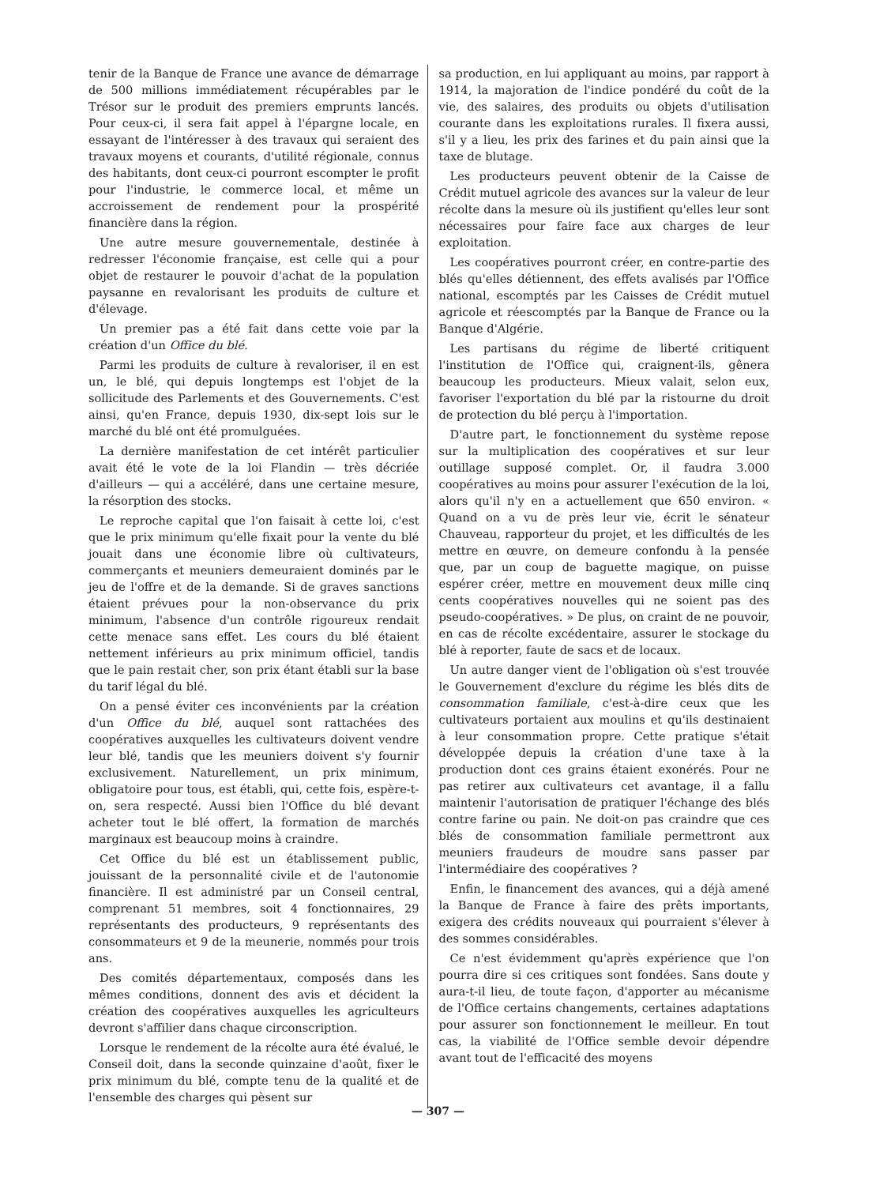tenir de la Banque de France une avance de démarrage de 500 millions immédiatement récupérables par le Trésor sur le produit des premiers emprunts lancés. Pour ceux-ci, il sera fait appel à l'épargne locale, en essayant de l'intéresser à des travaux qui seraient des travaux moyens et courants, d'utilité régionale, connus des habitants, dont ceux-ci pourront escompter le profit pour l'industrie, le commerce local, et même un accroissement de rendement pour la prospérité financière dans la région.
Une autre mesure gouvernementale, destinée à redresser l'économie française, est celle qui a pour objet de restaurer le pouvoir d'achat de la population paysanne en revalorisant les produits de culture et d'élevage.
Un premier pas a été fait dans cette voie par la création d'un Office du blé.
Parmi les produits de culture à revaloriser, il en est un, le blé, qui depuis longtemps est l'objet de la sollicitude des Parlements et des Gouvernements. C'est ainsi, qu'en France, depuis 1930, dix-sept lois sur le marché du blé ont été promulguées.
La dernière manifestation de cet intérêt particulier avait été le vote de la loi Flandin — très décriée d'ailleurs — qui a accéléré, dans une certaine mesure, la résorption des stocks.
Le reproche capital que l'on faisait à cette loi, c'est que le prix minimum qu'elle fixait pour la vente du blé jouait dans une économie libre où cultivateurs, commerçants et meuniers demeuraient dominés par le jeu de l'offre et de la demande. Si de graves sanctions étaient prévues pour la non-observance du prix minimum, l'absence d'un contrôle rigoureux rendait cette menace sans effet. Les cours du blé étaient nettement inférieurs au prix minimum officiel, tandis que le pain restait cher, son prix étant établi sur la base du tarif légal du blé.
On a pensé éviter ces inconvénients par la création d'un Office du blé, auquel sont rattachées des coopératives auxquelles les cultivateurs doivent vendre leur blé, tandis que les meuniers doivent s'y fournir exclusivement. Naturellement, un prix minimum, obligatoire pour tous, est établi, qui, cette fois, espère-t-on, sera respecté. Aussi bien l'Office du blé devant acheter tout le blé offert, la formation de marchés marginaux est beaucoup moins à craindre.
Cet Office du blé est un établissement public, jouissant de la personnalité civile et de l'autonomie financière. Il est administré par un Conseil central, comprenant 51 membres, soit 4 fonctionnaires, 29 représentants des producteurs, 9 représentants des consommateurs et 9 de la meunerie, nommés pour trois ans.
Des comités départementaux, composés dans les mêmes conditions, donnent des avis et décident la création des coopératives auxquelles les agriculteurs devront s'affilier dans chaque circonscription.
Lorsque le rendement de la récolte aura été évalué, le Conseil doit, dans la seconde quinzaine d'août, fixer le prix minimum du blé, compte tenu de la qualité et de l'ensemble des charges qui pèsent sur
sa production, en lui appliquant au moins, par rapport à 1914, la majoration de l'indice pondéré du coût de la vie, des salaires, des produits ou objets d'utilisation courante dans les exploitations rurales. Il fixera aussi, s'il y a lieu, les prix des farines et du pain ainsi que la taxe de blutage.
Les producteurs peuvent obtenir de la Caisse de Crédit mutuel agricole des avances sur la valeur de leur récolte dans la mesure où ils justifient qu'elles leur sont nécessaires pour faire face aux charges de leur exploitation.
Les coopératives pourront créer, en contre-partie des blés qu'elles détiennent, des effets avalisés par l'Office national, escomptés par les Caisses de Crédit mutuel agricole et réescomptés par la Banque de France ou la Banque d'Algérie.
Les partisans du régime de liberté critiquent l'institution de l'Office qui, craignent-ils, gênera beaucoup les producteurs. Mieux valait, selon eux, favoriser l'exportation du blé par la ristourne du droit de protection du blé perçu à l'importation.
D'autre part, le fonctionnement du système repose sur la multiplication des coopératives et sur leur outillage supposé complet. Or, il faudra 3.000 coopératives au moins pour assurer l'exécution de la loi, alors qu'il n'y en a actuellement que 650 environ. « Quand on a vu de près leur vie, écrit le sénateur Chauveau, rapporteur du projet, et les difficultés de les mettre en œuvre, on demeure confondu à la pensée que, par un coup de baguette magique, on puisse espérer créer, mettre en mouvement deux mille cinq cents coopératives nouvelles qui ne soient pas des pseudo-coopératives. » De plus, on craint de ne pouvoir, en cas de récolte excédentaire, assurer le stockage du blé à reporter, faute de sacs et de locaux.
Un autre danger vient de l'obligation où s'est trouvée le Gouvernement d'exclure du régime les blés dits de consommation familiale, c'est-à-dire ceux que les cultivateurs portaient aux moulins et qu'ils destinaient à leur consommation propre. Cette pratique s'était développée depuis la création d'une taxe à la production dont ces grains étaient exonérés. Pour ne pas retirer aux cultivateurs cet avantage, il a fallu maintenir l'autorisation de pratiquer l'échange des blés contre farine ou pain. Ne doit-on pas craindre que ces blés de consommation familiale permettront aux meuniers fraudeurs de moudre sans passer par l'intermédiaire des coopératives ?
Enfin, le financement des avances, qui a déjà amené la Banque de France à faire des prêts importants, exigera des crédits nouveaux qui pourraient s'élever à des sommes considérables.
Ce n'est évidemment qu'après expérience que l'on pourra dire si ces critiques sont fondées. Sans doute y aura-t-il lieu, de toute façon, d'apporter au mécanisme de l'Office certains changements, certaines adaptations pour assurer son fonctionnement le meilleur. En tout cas, la viabilité de l'Office semble devoir dépendre avant tout de l'efficacité des moyens
— 307 —